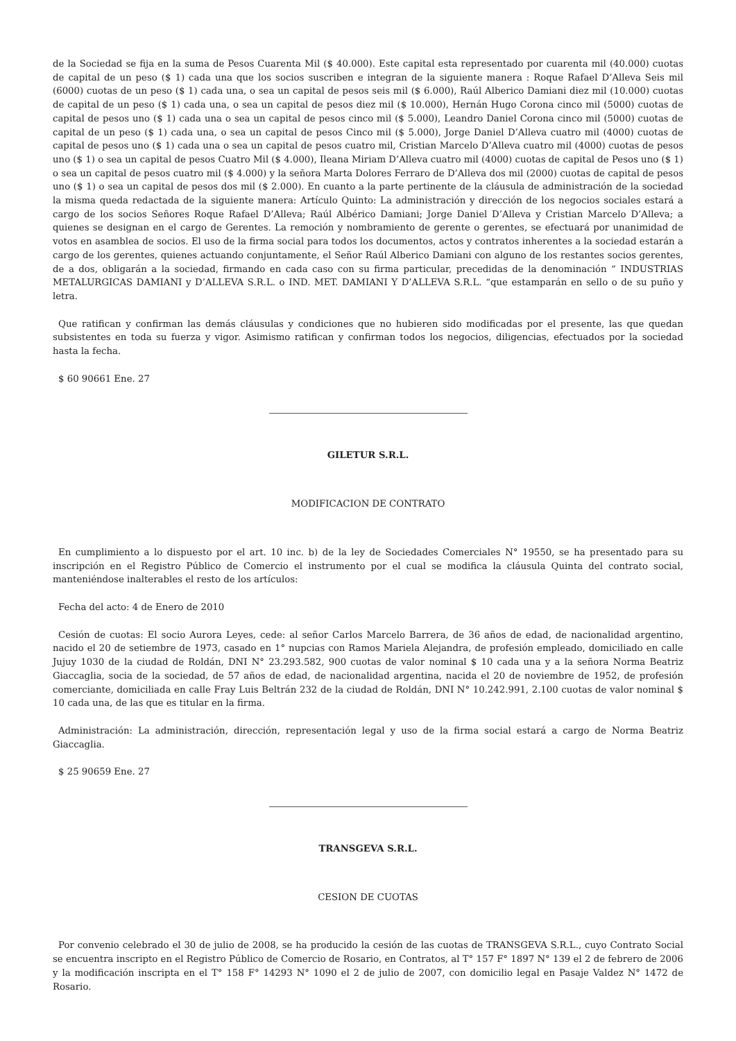de la Sociedad se fija en la suma de Pesos Cuarenta Mil ($ 40.000). Este capital esta representado por cuarenta mil (40.000) cuotas de capital de un peso ($ 1) cada una que los socios suscriben e integran de la siguiente manera : Roque Rafael D’Alleva Seis mil (6000) cuotas de un peso ($ 1) cada una, o sea un capital de pesos seis mil ($ 6.000), Raúl Alberico Damiani diez mil (10.000) cuotas de capital de un peso ($ 1) cada una, o sea un capital de pesos diez mil ($ 10.000), Hernán Hugo Corona cinco mil (5000) cuotas de capital de pesos uno ($ 1) cada una o sea un capital de pesos cinco mil ($ 5.000), Leandro Daniel Corona cinco mil (5000) cuotas de capital de un peso ($ 1) cada una, o sea un capital de pesos Cinco mil ($ 5.000), Jorge Daniel D’Alleva cuatro mil (4000) cuotas de capital de pesos uno ($ 1) cada una o sea un capital de pesos cuatro mil, Cristian Marcelo D’Alleva cuatro mil (4000) cuotas de pesos uno ($ 1) o sea un capital de pesos Cuatro Mil ($ 4.000), Ileana Miriam D’Alleva cuatro mil (4000) cuotas de capital de Pesos uno ($ 1) o sea un capital de pesos cuatro mil ($ 4.000) y la señora Marta Dolores Ferraro de D’Alleva dos mil (2000) cuotas de capital de pesos uno ($ 1) o sea un capital de pesos dos mil ($ 2.000). En cuanto a la parte pertinente de la cláusula de administración de la sociedad la misma queda redactada de la siguiente manera: Artículo Quinto: La administración y dirección de los negocios sociales estará a cargo de los socios Señores Roque Rafael D’Alleva; Raúl Albérico Damiani; Jorge Daniel D’Alleva y Cristian Marcelo D’Alleva; a quienes se designan en el cargo de Gerentes. La remoción y nombramiento de gerente o gerentes, se efectuará por unanimidad de votos en asamblea de socios. El uso de la firma social para todos los documentos, actos y contratos inherentes a la sociedad estarán a cargo de los gerentes, quienes actuando conjuntamente, el Señor Raúl Alberico Damiani con alguno de los restantes socios gerentes, de a dos, obligarán a la sociedad, firmando en cada caso con su firma particular, precedidas de la denominación “ INDUSTRIAS METALURGICAS DAMIANI y D’ALLEVA S.R.L. o IND. MET. DAMIANI Y D’ALLEVA S.R.L. “que estamparán en sello o de su puño y letra.
Que ratifican y confirman las demás cláusulas y condiciones que no hubieren sido modificadas por el presente, las que quedan subsistentes en toda su fuerza y vigor. Asimismo ratifican y confirman todos los negocios, diligencias, efectuados por la sociedad hasta la fecha.
$ 60 90661 Ene. 27
GILETUR S.R.L.
MODIFICACION DE CONTRATO
En cumplimiento a lo dispuesto por el art. 10 inc. b) de la ley de Sociedades Comerciales N° 19550, se ha presentado para su inscripción en el Registro Público de Comercio el instrumento por el cual se modifica la cláusula Quinta del contrato social, manteniéndose inalterables el resto de los artículos:
Fecha del acto: 4 de Enero de 2010
Cesión de cuotas: El socio Aurora Leyes, cede: al señor Carlos Marcelo Barrera, de 36 años de edad, de nacionalidad argentino, nacido el 20 de setiembre de 1973, casado en 1° nupcias con Ramos Mariela Alejandra, de profesión empleado, domiciliado en calle Jujuy 1030 de la ciudad de Roldán, DNI N° 23.293.582, 900 cuotas de valor nominal $ 10 cada una y a la señora Norma Beatriz Giaccaglia, socia de la sociedad, de 57 años de edad, de nacionalidad argentina, nacida el 20 de noviembre de 1952, de profesión comerciante, domiciliada en calle Fray Luis Beltrán 232 de la ciudad de Roldán, DNI N° 10.242.991, 2.100 cuotas de valor nominal $ 10 cada una, de las que es titular en la firma.
Administración: La administración, dirección, representación legal y uso de la firma social estará a cargo de Norma Beatriz Giaccaglia.
$ 25 90659 Ene. 27
TRANSGEVA S.R.L.
CESION DE CUOTAS
Por convenio celebrado el 30 de julio de 2008, se ha producido la cesión de las cuotas de TRANSGEVA S.R.L., cuyo Contrato Social se encuentra inscripto en el Registro Público de Comercio de Rosario, en Contratos, al T° 157 F° 1897 N° 139 el 2 de febrero de 2006 y la modificación inscripta en el T° 158 F° 14293 N° 1090 el 2 de julio de 2007, con domicilio legal en Pasaje Valdez N° 1472 de Rosario.